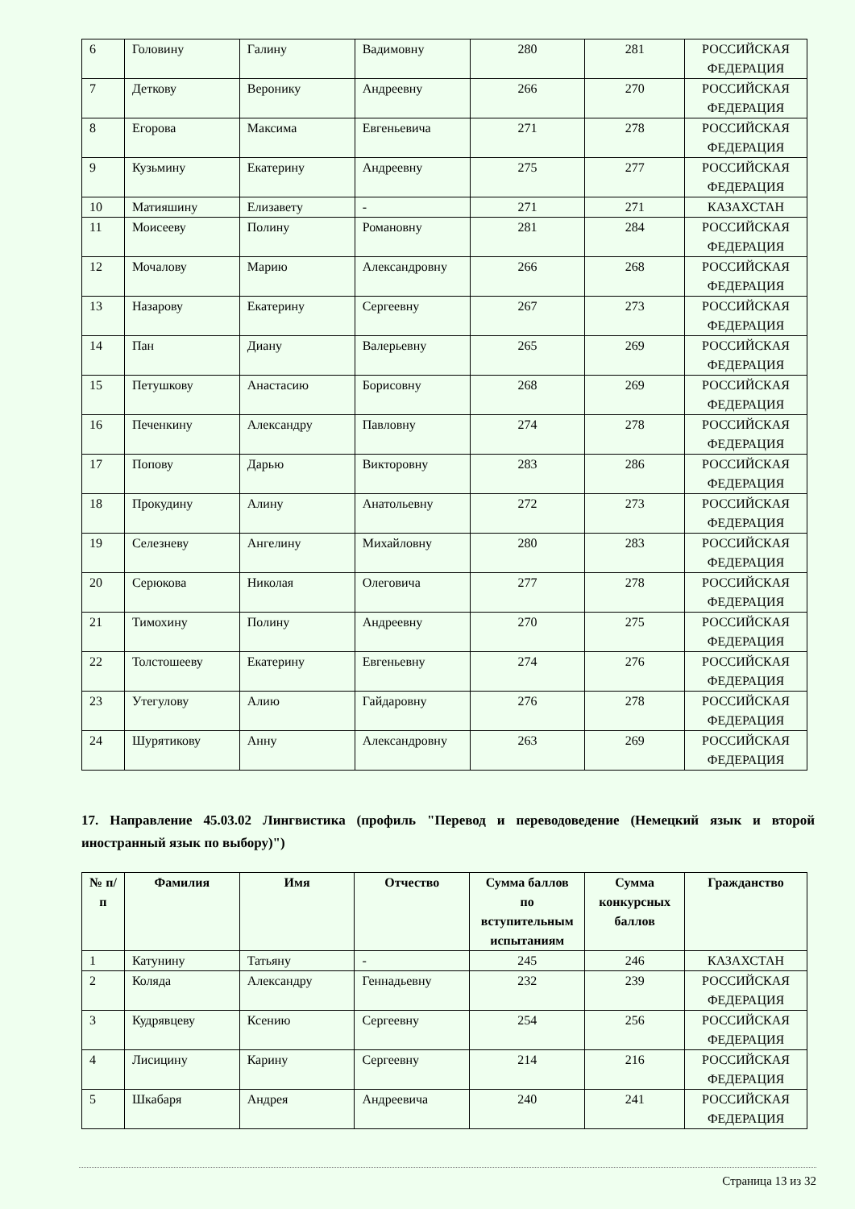| 6 | Головину | Галину | Вадимовну | 280 | 281 | РОССИЙСКАЯ ФЕДЕРАЦИЯ |
| 7 | Деткову | Веронику | Андреевну | 266 | 270 | РОССИЙСКАЯ ФЕДЕРАЦИЯ |
| 8 | Егорова | Максима | Евгеньевича | 271 | 278 | РОССИЙСКАЯ ФЕДЕРАЦИЯ |
| 9 | Кузьмину | Екатерину | Андреевну | 275 | 277 | РОССИЙСКАЯ ФЕДЕРАЦИЯ |
| 10 | Матияшину | Елизавету | - | 271 | 271 | КАЗАХСТАН |
| 11 | Моисееву | Полину | Романовну | 281 | 284 | РОССИЙСКАЯ ФЕДЕРАЦИЯ |
| 12 | Мочалову | Марию | Александровну | 266 | 268 | РОССИЙСКАЯ ФЕДЕРАЦИЯ |
| 13 | Назарову | Екатерину | Сергеевну | 267 | 273 | РОССИЙСКАЯ ФЕДЕРАЦИЯ |
| 14 | Пан | Диану | Валерьевну | 265 | 269 | РОССИЙСКАЯ ФЕДЕРАЦИЯ |
| 15 | Петушкову | Анастасию | Борисовну | 268 | 269 | РОССИЙСКАЯ ФЕДЕРАЦИЯ |
| 16 | Печенкину | Александру | Павловну | 274 | 278 | РОССИЙСКАЯ ФЕДЕРАЦИЯ |
| 17 | Попову | Дарью | Викторовну | 283 | 286 | РОССИЙСКАЯ ФЕДЕРАЦИЯ |
| 18 | Прокудину | Алину | Анатольевну | 272 | 273 | РОССИЙСКАЯ ФЕДЕРАЦИЯ |
| 19 | Селезневу | Ангелину | Михайловну | 280 | 283 | РОССИЙСКАЯ ФЕДЕРАЦИЯ |
| 20 | Серюкова | Николая | Олеговича | 277 | 278 | РОССИЙСКАЯ ФЕДЕРАЦИЯ |
| 21 | Тимохину | Полину | Андреевну | 270 | 275 | РОССИЙСКАЯ ФЕДЕРАЦИЯ |
| 22 | Толстошееву | Екатерину | Евгеньевну | 274 | 276 | РОССИЙСКАЯ ФЕДЕРАЦИЯ |
| 23 | Утегулову | Алию | Гайдаровну | 276 | 278 | РОССИЙСКАЯ ФЕДЕРАЦИЯ |
| 24 | Шурятикову | Анну | Александровну | 263 | 269 | РОССИЙСКАЯ ФЕДЕРАЦИЯ |
17. Направление 45.03.02 Лингвистика (профиль "Перевод и переводоведение (Немецкий язык и второй иностранный язык по выбору)")
| № п/п | Фамилия | Имя | Отчество | Сумма баллов по вступительным испытаниям | Сумма конкурсных баллов | Гражданство |
| --- | --- | --- | --- | --- | --- | --- |
| 1 | Катунину | Татьяну | - | 245 | 246 | КАЗАХСТАН |
| 2 | Коляда | Александру | Геннадьевну | 232 | 239 | РОССИЙСКАЯ ФЕДЕРАЦИЯ |
| 3 | Кудрявцеву | Ксению | Сергеевну | 254 | 256 | РОССИЙСКАЯ ФЕДЕРАЦИЯ |
| 4 | Лисицину | Карину | Сергеевну | 214 | 216 | РОССИЙСКАЯ ФЕДЕРАЦИЯ |
| 5 | Шкабаря | Андрея | Андреевича | 240 | 241 | РОССИЙСКАЯ ФЕДЕРАЦИЯ |
Страница 13 из 32